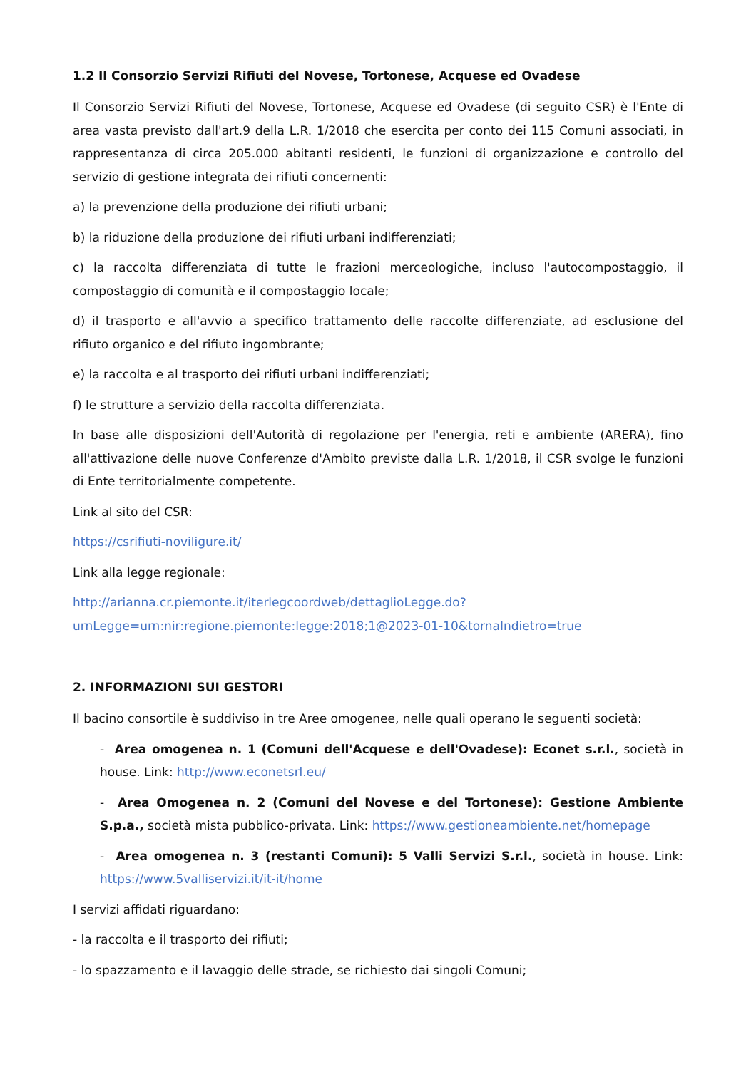1.2 Il Consorzio Servizi Rifiuti del Novese, Tortonese, Acquese ed Ovadese
Il Consorzio Servizi Rifiuti del Novese, Tortonese, Acquese ed Ovadese (di seguito CSR) è l'Ente di area vasta previsto dall'art.9 della L.R. 1/2018 che esercita per conto dei 115 Comuni associati, in rappresentanza di circa 205.000 abitanti residenti, le funzioni di organizzazione e controllo del servizio di gestione integrata dei rifiuti concernenti:
a) la prevenzione della produzione dei rifiuti urbani;
b) la riduzione della produzione dei rifiuti urbani indifferenziati;
c) la raccolta differenziata di tutte le frazioni merceologiche, incluso l'autocompostaggio, il compostaggio di comunità e il compostaggio locale;
d) il trasporto e all'avvio a specifico trattamento delle raccolte differenziate, ad esclusione del rifiuto organico e del rifiuto ingombrante;
e) la raccolta e al trasporto dei rifiuti urbani indifferenziati;
f) le strutture a servizio della raccolta differenziata.
In base alle disposizioni dell'Autorità di regolazione per l'energia, reti e ambiente (ARERA), fino all'attivazione delle nuove Conferenze d'Ambito previste dalla L.R. 1/2018, il CSR svolge le funzioni di Ente territorialmente competente.
Link al sito del CSR:
https://csrifiuti-noviligure.it/
Link alla legge regionale:
http://arianna.cr.piemonte.it/iterlegcoordweb/dettaglioLegge.do?urnLegge=urn:nir:regione.piemonte:legge:2018;1@2023-01-10&tornaIndietro=true
2. INFORMAZIONI SUI GESTORI
Il bacino consortile è suddiviso in tre Aree omogenee, nelle quali operano le seguenti società:
- Area omogenea n. 1 (Comuni dell'Acquese e dell'Ovadese): Econet s.r.l., società in house. Link: http://www.econetsrl.eu/
- Area Omogenea n. 2 (Comuni del Novese e del Tortonese): Gestione Ambiente S.p.a., società mista pubblico-privata. Link: https://www.gestioneambiente.net/homepage
- Area omogenea n. 3 (restanti Comuni): 5 Valli Servizi S.r.l., società in house. Link: https://www.5valliservizi.it/it-it/home
I servizi affidati riguardano:
- la raccolta e il trasporto dei rifiuti;
- lo spazzamento e il lavaggio delle strade, se richiesto dai singoli Comuni;